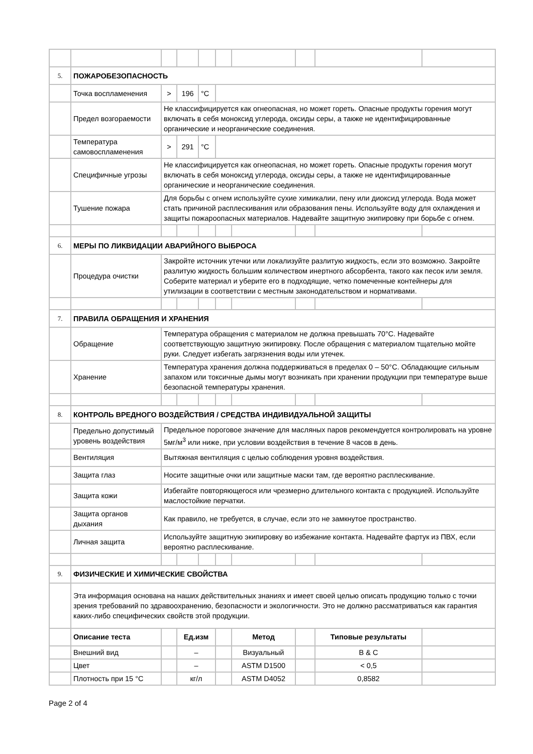| 5. | ПОЖАРОБЕЗОПАСНОСТЬ | | | | | | | | |
| | Точка воспламенения | > | 196 | °C | | | | | |
| | Предел возгораемости | Не классифицируется как огнеопасная, но может гореть. Опасные продукты горения могут включать в себя моноксид углерода, оксиды серы, а также не идентифицированные органические и неорганические соединения. | | | | | | | |
| | Температура самовоспламенения | > | 291 | °C | | | | | |
| | Специфичные угрозы | Не классифицируется как огнеопасная, но может гореть. Опасные продукты горения могут включать в себя моноксид углерода, оксиды серы, а также не идентифицированные органические и неорганические соединения. | | | | | | | |
| | Тушение пожара | Для борьбы с огнем используйте сухие химикалии, пену или диоксид углерода. Вода может стать причиной расплескивания или образования пены. Используйте воду для охлаждения и защиты пожароопасных материалов. Надевайте защитную экипировку при борьбе с огнем. | | | | | | | |
| 6. | МЕРЫ ПО ЛИКВИДАЦИИ АВАРИЙНОГО ВЫБРОСА | | | | | | | | |
| | Процедура очистки | Закройте источник утечки или локализуйте разлитую жидкость, если это возможно. Закройте разлитую жидкость большим количеством инертного абсорбента, такого как песок или земля. Соберите материал и уберите его в подходящие, четко помеченные контейнеры для утилизации в соответствии с местным законодательством и нормативами. | | | | | | | |
| 7. | ПРАВИЛА ОБРАЩЕНИЯ И ХРАНЕНИЯ | | | | | | | | |
| | Обращение | Температура обращения с материалом не должна превышать 70°C. Надевайте соответствующую защитную экипировку. После обращения с материалом тщательно мойте руки. Следует избегать загрязнения воды или утечек. | | | | | | | |
| | Хранение | Температура хранения должна поддерживаться в пределах 0 – 50°C. Обладающие сильным запахом или токсичные дымы могут возникать при хранении продукции при температуре выше безопасной температуры хранения. | | | | | | | |
| 8. | КОНТРОЛЬ ВРЕДНОГО ВОЗДЕЙСТВИЯ / СРЕДСТВА ИНДИВИДУАЛЬНОЙ ЗАЩИТЫ | | | | | | | | |
| | Предельно допустимый уровень воздействия | Предельное пороговое значение для масляных паров рекомендуется контролировать на уровне 5мг/м<sup>3</sup> или ниже, при условии воздействия в течение 8 часов в день. | | | | | | | |
| | Вентиляция | Вытяжная вентиляция с целью соблюдения уровня воздействия. | | | | | | | |
| | Защита глаз | Носите защитные очки или защитные маски там, где вероятно расплескивание. | | | | | | | |
| | Защита кожи | Избегайте повторяющегося или чрезмерно длительного контакта с продукцией. Используйте маслостойкие перчатки. | | | | | | | |
| | Защита органов дыхания | Как правило, не требуется, в случае, если это не замкнутое пространство. | | | | | | | |
| | Личная защита | Используйте защитную экипировку во избежание контакта. Надевайте фартук из ПВХ, если вероятно расплескивание. | | | | | | | |
| 9. | ФИЗИЧЕСКИЕ И ХИМИЧЕСКИЕ СВОЙСТВА | | | | | | | | |
| | Эта информация основана на наших действительных знаниях и имеет своей целью описать продукцию только с точки зрения требований по здравоохранению, безопасности и экологичности. Это не должно рассматриваться как гарантия каких-либо специфических свойств этой продукции. | | | | | | | | |
| | Описание теста | | Ед.изм | | | Метод | | Типовые результаты | |
| | Внешний вид | | – | | | Визуальный | | B & C | |
| | Цвет | | – | | | ASTM D1500 | | < 0,5 | |
| | Плотность при 15 °C | | кг/л | | | ASTM D4052 | | 0,8582 | |
Page 2 of 4